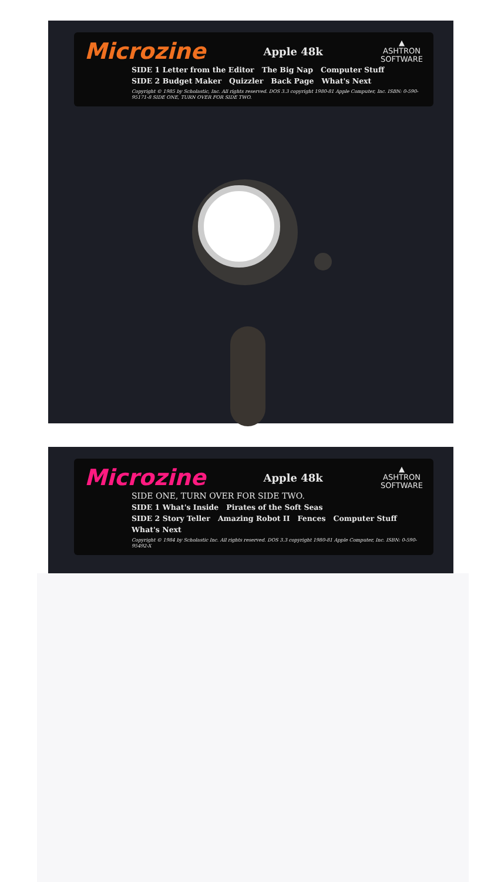Microzine Apple 48k ▲
ASHTRON
SOFTWARE
SIDE 1 Letter from the Editor The Big Nap Computer Stuff
SIDE 2 Budget Maker Quizzler Back Page What's Next
Copyright © 1985 by Scholastic, Inc. All rights reserved. DOS 3.3 copyright 1980-81 Apple Computer, Inc. ISBN: 0-590-95171-8 SIDE ONE, TURN OVER FOR SIDE TWO.
Microzine Apple 48k ▲
ASHTRON
SOFTWARE
SIDE ONE, TURN OVER FOR SIDE TWO.
SIDE 1 What's Inside Pirates of the Soft Seas
SIDE 2 Story Teller Amazing Robot II Fences Computer Stuff What's Next
Copyright © 1984 by Scholastic Inc. All rights reserved. DOS 3.3 copyright 1980-81 Apple Computer, Inc. ISBN: 0-590-95492-X